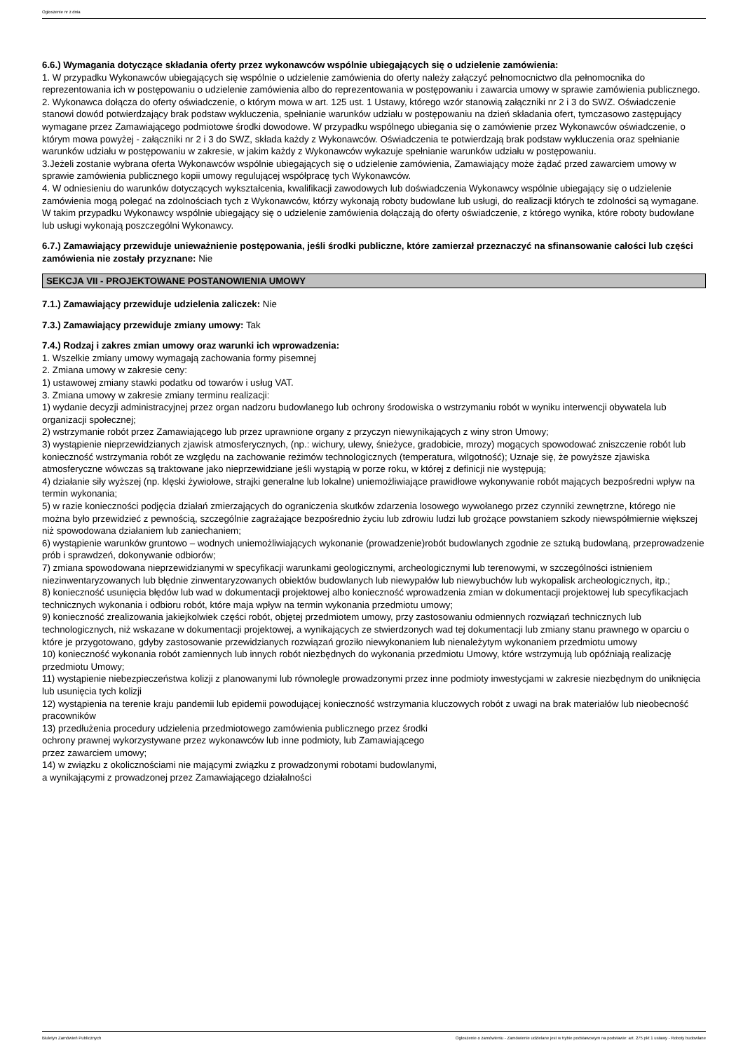Ogłoszenie nr z dnia
6.6.) Wymagania dotyczące składania oferty przez wykonawców wspólnie ubiegających się o udzielenie zamówienia:
1. W przypadku Wykonawców ubiegających się wspólnie o udzielenie zamówienia do oferty należy załączyć pełnomocnictwo dla pełnomocnika do reprezentowania ich w postępowaniu o udzielenie zamówienia albo do reprezentowania w postępowaniu i zawarcia umowy w sprawie zamówienia publicznego.
2. Wykonawca dołącza do oferty oświadczenie, o którym mowa w art. 125 ust. 1 Ustawy, którego wzór stanowią załączniki nr 2 i 3 do SWZ. Oświadczenie stanowi dowód potwierdzający brak podstaw wykluczenia, spełnianie warunków udziału w postępowaniu na dzień składania ofert, tymczasowo zastępujący wymagane przez Zamawiającego podmiotowe środki dowodowe. W przypadku wspólnego ubiegania się o zamówienie przez Wykonawców oświadczenie, o którym mowa powyżej - załączniki nr 2 i 3 do SWZ, składa każdy z Wykonawców. Oświadczenia te potwierdzają brak podstaw wykluczenia oraz spełnianie warunków udziału w postępowaniu w zakresie, w jakim każdy z Wykonawców wykazuje spełnianie warunków udziału w postępowaniu.
3.Jeżeli zostanie wybrana oferta Wykonawców wspólnie ubiegających się o udzielenie zamówienia, Zamawiający może żądać przed zawarciem umowy w sprawie zamówienia publicznego kopii umowy regulującej współpracę tych Wykonawców.
4. W odniesieniu do warunków dotyczących wykształcenia, kwalifikacji zawodowych lub doświadczenia Wykonawcy wspólnie ubiegający się o udzielenie zamówienia mogą polegać na zdolnościach tych z Wykonawców, którzy wykonają roboty budowlane lub usługi, do realizacji których te zdolności są wymagane. W takim przypadku Wykonawcy wspólnie ubiegający się o udzielenie zamówienia dołączają do oferty oświadczenie, z którego wynika, które roboty budowlane lub usługi wykonają poszczególni Wykonawcy.
6.7.) Zamawiający przewiduje unieważnienie postępowania, jeśli środki publiczne, które zamierzał przeznaczyć na sfinansowanie całości lub części zamówienia nie zostały przyznane: Nie
SEKCJA VII - PROJEKTOWANE POSTANOWIENIA UMOWY
7.1.) Zamawiający przewiduje udzielenia zaliczek: Nie
7.3.) Zamawiający przewiduje zmiany umowy: Tak
7.4.) Rodzaj i zakres zmian umowy oraz warunki ich wprowadzenia:
1. Wszelkie zmiany umowy wymagają zachowania formy pisemnej
2. Zmiana umowy w zakresie ceny:
1) ustawowej zmiany stawki podatku od towarów i usług VAT.
3. Zmiana umowy w zakresie zmiany terminu realizacji:
1) wydanie decyzji administracyjnej przez organ nadzoru budowlanego lub ochrony środowiska o wstrzymaniu robót w wyniku interwencji obywatela lub organizacji społecznej;
2) wstrzymanie robót przez Zamawiającego lub przez uprawnione organy z przyczyn niewynikających z winy stron Umowy;
3) wystąpienie nieprzewidzianych zjawisk atmosferycznych, (np.: wichury, ulewy, śnieżyce, gradobicie, mrozy) mogących spowodować zniszczenie robót lub konieczność wstrzymania robót ze względu na zachowanie reżimów technologicznych (temperatura, wilgotność); Uznaje się, że powyższe zjawiska atmosferyczne wówczas są traktowane jako nieprzewidziane jeśli wystąpią w porze roku, w której z definicji nie występują;
4) działanie siły wyższej (np. klęski żywiołowe, strajki generalne lub lokalne) uniemożliwiające prawidłowe wykonywanie robót mających bezpośredni wpływ na termin wykonania;
5) w razie konieczności podjęcia działań zmierzających do ograniczenia skutków zdarzenia losowego wywołanego przez czynniki zewnętrzne, którego nie można było przewidzieć z pewnością, szczególnie zagrażające bezpośrednio życiu lub zdrowiu ludzi lub grożące powstaniem szkody niewspółmiernie większej niż spowodowana działaniem lub zaniechaniem;
6) wystąpienie warunków gruntowo – wodnych uniemożliwiających wykonanie (prowadzenie)robót budowlanych zgodnie ze sztuką budowlaną, przeprowadzenie prób i sprawdzeń, dokonywanie odbiorów;
7) zmiana spowodowana nieprzewidzianymi w specyfikacji warunkami geologicznymi, archeologicznymi lub terenowymi, w szczególności istnieniem niezinwentaryzowanych lub błędnie zinwentaryzowanych obiektów budowlanych lub niewypałów lub niewybuchów lub wykopalisk archeologicznych, itp.;
8) konieczność usunięcia błędów lub wad w dokumentacji projektowej albo konieczność wprowadzenia zmian w dokumentacji projektowej lub specyfikacjach technicznych wykonania i odbioru robót, które maja wpływ na termin wykonania przedmiotu umowy;
9) konieczność zrealizowania jakiejkolwiek części robót, objętej przedmiotem umowy, przy zastosowaniu odmiennych rozwiązań technicznych lub technologicznych, niż wskazane w dokumentacji projektowej, a wynikających ze stwierdzonych wad tej dokumentacji lub zmiany stanu prawnego w oparciu o które je przygotowano, gdyby zastosowanie przewidzianych rozwiązań groziło niewykonaniem lub nienależytym wykonaniem przedmiotu umowy
10) konieczność wykonania robót zamiennych lub innych robót niezbędnych do wykonania przedmiotu Umowy, które wstrzymują lub opóźniają realizację przedmiotu Umowy;
11) wystąpienie niebezpieczeństwa kolizji z planowanymi lub równolegle prowadzonymi przez inne podmioty inwestycjami w zakresie niezbędnym do uniknięcia lub usunięcia tych kolizji
12) wystąpienia na terenie kraju pandemii lub epidemii powodującej konieczność wstrzymania kluczowych robót z uwagi na brak materiałów lub nieobecność pracowników
13) przedłużenia procedury udzielenia przedmiotowego zamówienia publicznego przez środki
ochrony prawnej wykorzystywane przez wykonawców lub inne podmioty, lub Zamawiającego
przez zawarciem umowy;
14) w związku z okolicznościami nie mającymi związku z prowadzonymi robotami budowlanymi,
a wynikającymi z prowadzonej przez Zamawiającego działalności
Biuletyn Zamówień Publicznych Ogłoszenie o zamówieniu - Zamówienie udzielane jest w trybie podstawowym na podstawie: art. 275 pkt 1 ustawy - Roboty budowlane